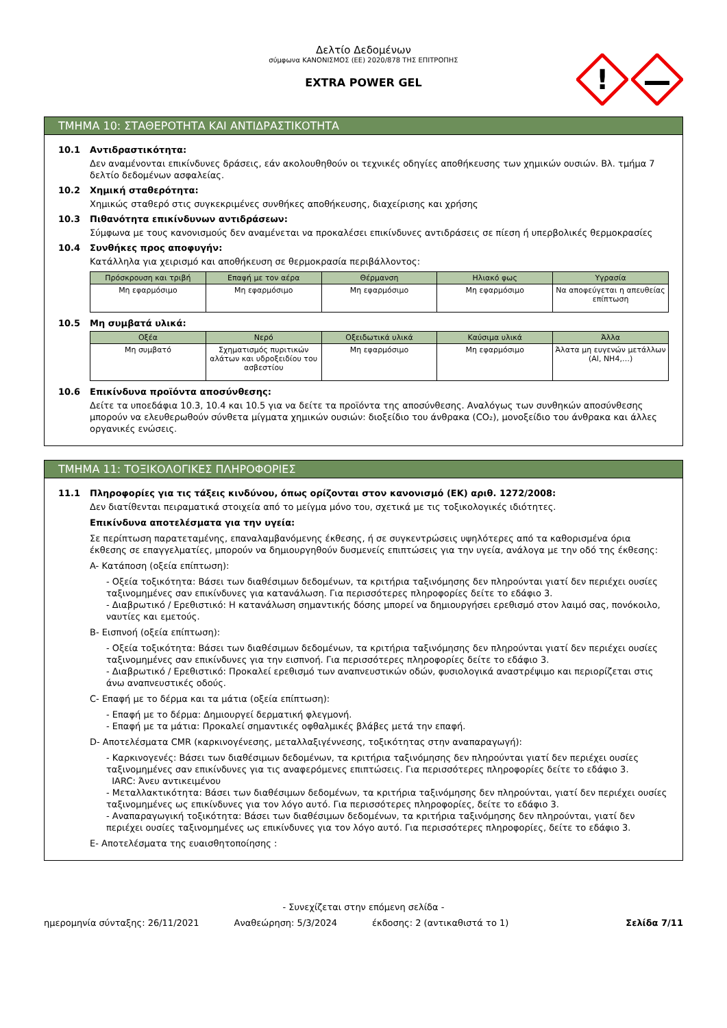Δελτίο Δεδομένων
σύμφωνα ΚΑΝΟΝΙΣΜΟΣ (ΕΕ) 2020/878 ΤΗΣ ΕΠΙΤΡΟΠΗΣ
EXTRA POWER GEL
!
ΤΜΗΜΑ 10: ΣΤΑΘΕΡΟΤΗΤΑ ΚΑΙ ΑΝΤΙΔΡΑΣΤΙΚΟΤΗΤΑ
10.1 Αντιδραστικότητα:
Δεν αναμένονται επικίνδυνες δράσεις, εάν ακολουθηθούν οι τεχνικές οδηγίες αποθήκευσης των χημικών ουσιών. Βλ. τμήμα 7 δελτίο δεδομένων ασφαλείας.
10.2 Χημική σταθερότητα:
Χημικώς σταθερό στις συγκεκριμένες συνθήκες αποθήκευσης, διαχείρισης και χρήσης
10.3 Πιθανότητα επικίνδυνων αντιδράσεων:
Σύμφωνα με τους κανονισμούς δεν αναμένεται να προκαλέσει επικίνδυνες αντιδράσεις σε πίεση ή υπερβολικές θερμοκρασίες
10.4 Συνθήκες προς αποφυγήν:
Κατάλληλα για χειρισμό και αποθήκευση σε θερμοκρασία περιβάλλοντος:
| Πρόσκρουση και τριβή | Επαφή με τον αέρα | Θέρμανση | Ηλιακό φως | Υγρασία |
| --- | --- | --- | --- | --- |
| Μη εφαρμόσιμο | Μη εφαρμόσιμο | Μη εφαρμόσιμο | Μη εφαρμόσιμο | Να αποφεύγεται η απευθείας επίπτωση |
10.5 Μη συμβατά υλικά:
| Οξέα | Νερό | Οξειδωτικά υλικά | Καύσιμα υλικά | Άλλα |
| --- | --- | --- | --- | --- |
| Μη συμβατό | Σχηματισμός πυριτικών αλάτων και υδροξειδίου του ασβεστίου | Μη εφαρμόσιμο | Μη εφαρμόσιμο | Άλατα μη ευγενών μετάλλων (Al, NH4,…) |
10.6 Επικίνδυνα προϊόντα αποσύνθεσης:
Δείτε τα υποεδάφια 10.3, 10.4 και 10.5 για να δείτε τα προϊόντα της αποσύνθεσης. Αναλόγως των συνθηκών αποσύνθεσης μπορούν να ελευθερωθούν σύνθετα μίγματα χημικών ουσιών: διοξείδιο του άνθρακα (CO₂), μονοξείδιο του άνθρακα και άλλες οργανικές ενώσεις.
ΤΜΗΜΑ 11: ΤΟΞΙΚΟΛΟΓΙΚΕΣ ΠΛΗΡΟΦΟΡΙΕΣ
11.1 Πληροφορίες για τις τάξεις κινδύνου, όπως ορίζονται στον κανονισμό (ΕΚ) αριθ. 1272/2008:
Δεν διατίθενται πειραματικά στοιχεία από το μείγμα μόνο του, σχετικά με τις τοξικολογικές ιδιότητες.
Επικίνδυνα αποτελέσματα για την υγεία:
Σε περίπτωση παρατεταμένης, επαναλαμβανόμενης έκθεσης, ή σε συγκεντρώσεις υψηλότερες από τα καθορισμένα όρια έκθεσης σε επαγγελματίες, μπορούν να δημιουργηθούν δυσμενείς επιπτώσεις για την υγεία, ανάλογα με την οδό της έκθεσης:
A- Κατάποση (οξεία επίπτωση):
- Οξεία τοξικότητα: Βάσει των διαθέσιμων δεδομένων, τα κριτήρια ταξινόμησης δεν πληρούνται γιατί δεν περιέχει ουσίες ταξινομημένες σαν επικίνδυνες για κατανάλωση. Για περισσότερες πληροφορίες δείτε το εδάφιο 3.
- Διαβρωτικό / Ερεθιστικό: Η κατανάλωση σημαντικής δόσης μπορεί να δημιουργήσει ερεθισμό στον λαιμό σας, πονόκοιλο, ναυτίες και εμετούς.
B- Εισπνοή (οξεία επίπτωση):
- Οξεία τοξικότητα: Βάσει των διαθέσιμων δεδομένων, τα κριτήρια ταξινόμησης δεν πληρούνται γιατί δεν περιέχει ουσίες ταξινομημένες σαν επικίνδυνες για την εισπνοή. Για περισσότερες πληροφορίες δείτε το εδάφιο 3.
- Διαβρωτικό / Ερεθιστικό: Προκαλεί ερεθισμό των αναπνευστικών οδών, φυσιολογικά αναστρέψιμο και περιορίζεται στις άνω αναπνευστικές οδούς.
C- Επαφή με το δέρμα και τα μάτια (οξεία επίπτωση):
- Επαφή με το δέρμα: Δημιουργεί δερματική φλεγμονή.
- Επαφή με τα μάτια: Προκαλεί σημαντικές οφθαλμικές βλάβες μετά την επαφή.
D- Αποτελέσματα CMR (καρκινογένεσης, μεταλλαξιγέννεσης, τοξικότητας στην αναπαραγωγή):
- Καρκινογενές: Βάσει των διαθέσιμων δεδομένων, τα κριτήρια ταξινόμησης δεν πληρούνται γιατί δεν περιέχει ουσίες ταξινομημένες σαν επικίνδυνες για τις αναφερόμενες επιπτώσεις. Για περισσότερες πληροφορίες δείτε το εδάφιο 3.
IARC: Άνευ αντικειμένου
- Μεταλλακτικότητα: Βάσει των διαθέσιμων δεδομένων, τα κριτήρια ταξινόμησης δεν πληρούνται, γιατί δεν περιέχει ουσίες ταξινομημένες ως επικίνδυνες για τον λόγο αυτό. Για περισσότερες πληροφορίες, δείτε το εδάφιο 3.
- Αναπαραγωγική τοξικότητα: Βάσει των διαθέσιμων δεδομένων, τα κριτήρια ταξινόμησης δεν πληρούνται, γιατί δεν περιέχει ουσίες ταξινομημένες ως επικίνδυνες για τον λόγο αυτό. Για περισσότερες πληροφορίες, δείτε το εδάφιο 3.
E- Αποτελέσματα της ευαισθητοποίησης :
- Συνεχίζεται στην επόμενη σελίδα -
ημερομηνία σύνταξης: 26/11/2021 Αναθεώρηση: 5/3/2024 έκδοσης: 2 (αντικαθιστά το 1) Σελίδα 7/11